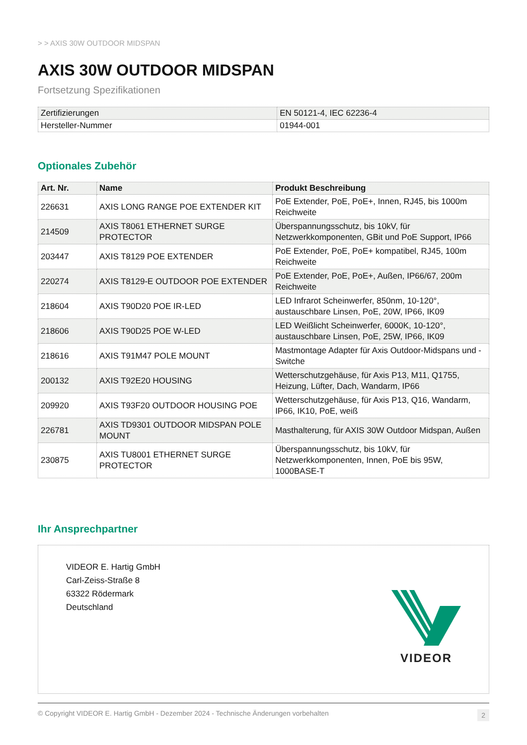> > AXIS 30W OUTDOOR MIDSPAN
AXIS 30W OUTDOOR MIDSPAN
Fortsetzung Spezifikationen
| Zertifizierungen | EN 50121-4, IEC 62236-4 |
| Hersteller-Nummer | 01944-001 |
Optionales Zubehör
| Art. Nr. | Name | Produkt Beschreibung |
| --- | --- | --- |
| 226631 | AXIS LONG RANGE POE EXTENDER KIT | PoE Extender, PoE, PoE+, Innen, RJ45, bis 1000m Reichweite |
| 214509 | AXIS T8061 ETHERNET SURGE PROTECTOR | Überspannungsschutz, bis 10kV, für Netzwerkkomponenten, GBit und PoE Support, IP66 |
| 203447 | AXIS T8129 POE EXTENDER | PoE Extender, PoE, PoE+ kompatibel, RJ45, 100m Reichweite |
| 220274 | AXIS T8129-E OUTDOOR POE EXTENDER | PoE Extender, PoE, PoE+, Außen, IP66/67, 200m Reichweite |
| 218604 | AXIS T90D20 POE IR-LED | LED Infrarot Scheinwerfer, 850nm, 10-120°, austauschbare Linsen, PoE, 20W, IP66, IK09 |
| 218606 | AXIS T90D25 POE W-LED | LED Weißlicht Scheinwerfer, 6000K, 10-120°, austauschbare Linsen, PoE, 25W, IP66, IK09 |
| 218616 | AXIS T91M47 POLE MOUNT | Mastmontage Adapter für Axis Outdoor-Midspans und -Switche |
| 200132 | AXIS T92E20 HOUSING | Wetterschutzgehäuse, für Axis P13, M11, Q1755, Heizung, Lüfter, Dach, Wandarm, IP66 |
| 209920 | AXIS T93F20 OUTDOOR HOUSING POE | Wetterschutzgehäuse, für Axis P13, Q16, Wandarm, IP66, IK10, PoE, weiß |
| 226781 | AXIS TD9301 OUTDOOR MIDSPAN POLE MOUNT | Masthalterung, für AXIS 30W Outdoor Midspan, Außen |
| 230875 | AXIS TU8001 ETHERNET SURGE PROTECTOR | Überspannungsschutz, bis 10kV, für Netzwerkkomponenten, Innen, PoE bis 95W, 1000BASE-T |
Ihr Ansprechpartner
VIDEOR E. Hartig GmbH
Carl-Zeiss-Straße 8
63322 Rödermark
Deutschland
VIDEOR
© Copyright VIDEOR E. Hartig GmbH - Dezember 2024 - Technische Änderungen vorbehalten 2